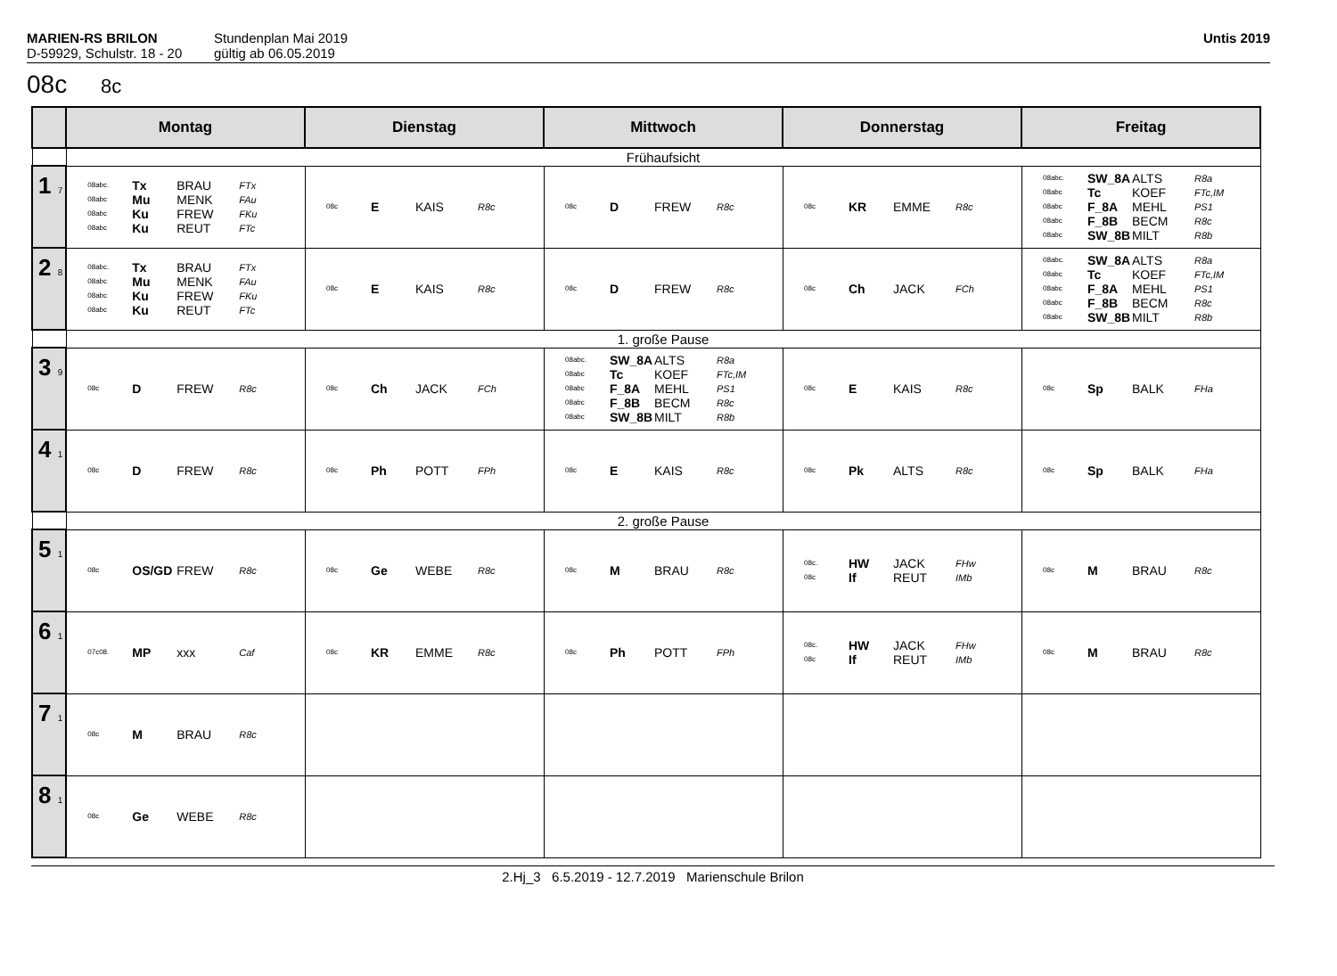MARIEN-RS BRILON
D-59929, Schulstr. 18 - 20
Stundenplan Mai 2019
gültig ab 06.05.2019
Untis 2019
08c 8c
| | Montag | Dienstag | Mittwoch | Donnerstag | Freitag |
| --- | --- | --- | --- | --- | --- |
| | Frühaufsicht | | | | |
| 1 7 | 08abc. Tx BRAU FTx 08abc Mu MENK FAu 08abc Ku FREW FKu 08abc Ku REUT FTc | 08c E KAIS R8c | 08c D FREW R8c | 08c KR EMME R8c | 08abc. SW_8A ALTS R8a 08abc Tc KOEF FTc,IM 08abc F_8A MEHL PS1 08abc F_8B BECM R8c 08abc SW_8B MILT R8b |
| 2 8 | 08abc. Tx BRAU FTx 08abc Mu MENK FAu 08abc Ku FREW FKu 08abc Ku REUT FTc | 08c E KAIS R8c | 08c D FREW R8c | 08c Ch JACK FCh | 08abc. SW_8A ALTS R8a 08abc Tc KOEF FTc,IM 08abc F_8A MEHL PS1 08abc F_8B BECM R8c 08abc SW_8B MILT R8b |
| | 1. große Pause | | | | |
| 3 9 | 08c D FREW R8c | 08c Ch JACK FCh | 08abc. SW_8A ALTS R8a 08abc Tc KOEF FTc,IM 08abc F_8A MEHL PS1 08abc F_8B BECM R8c 08abc SW_8B MILT R8b | 08c E KAIS R8c | 08c Sp BALK FHa |
| 4 1 | 08c D FREW R8c | 08c Ph POTT FPh | 08c E KAIS R8c | 08c Pk ALTS R8c | 08c Sp BALK FHa |
| | 2. große Pause | | | | |
| 5 1 | 08c OS/GD FREW R8c | 08c Ge WEBE R8c | 08c M BRAU R8c | 08c. HW JACK FHw 08c If REUT IMb | 08c M BRAU R8c |
| 6 1 | 07c08. MP xxx Caf | 08c KR EMME R8c | 08c Ph POTT FPh | 08c. HW JACK FHw 08c If REUT IMb | 08c M BRAU R8c |
| 7 1 | 08c M BRAU R8c | | | | |
| 8 1 | 08c Ge WEBE R8c | | | | |
2.Hj_3 6.5.2019 - 12.7.2019 Marienschule Brilon